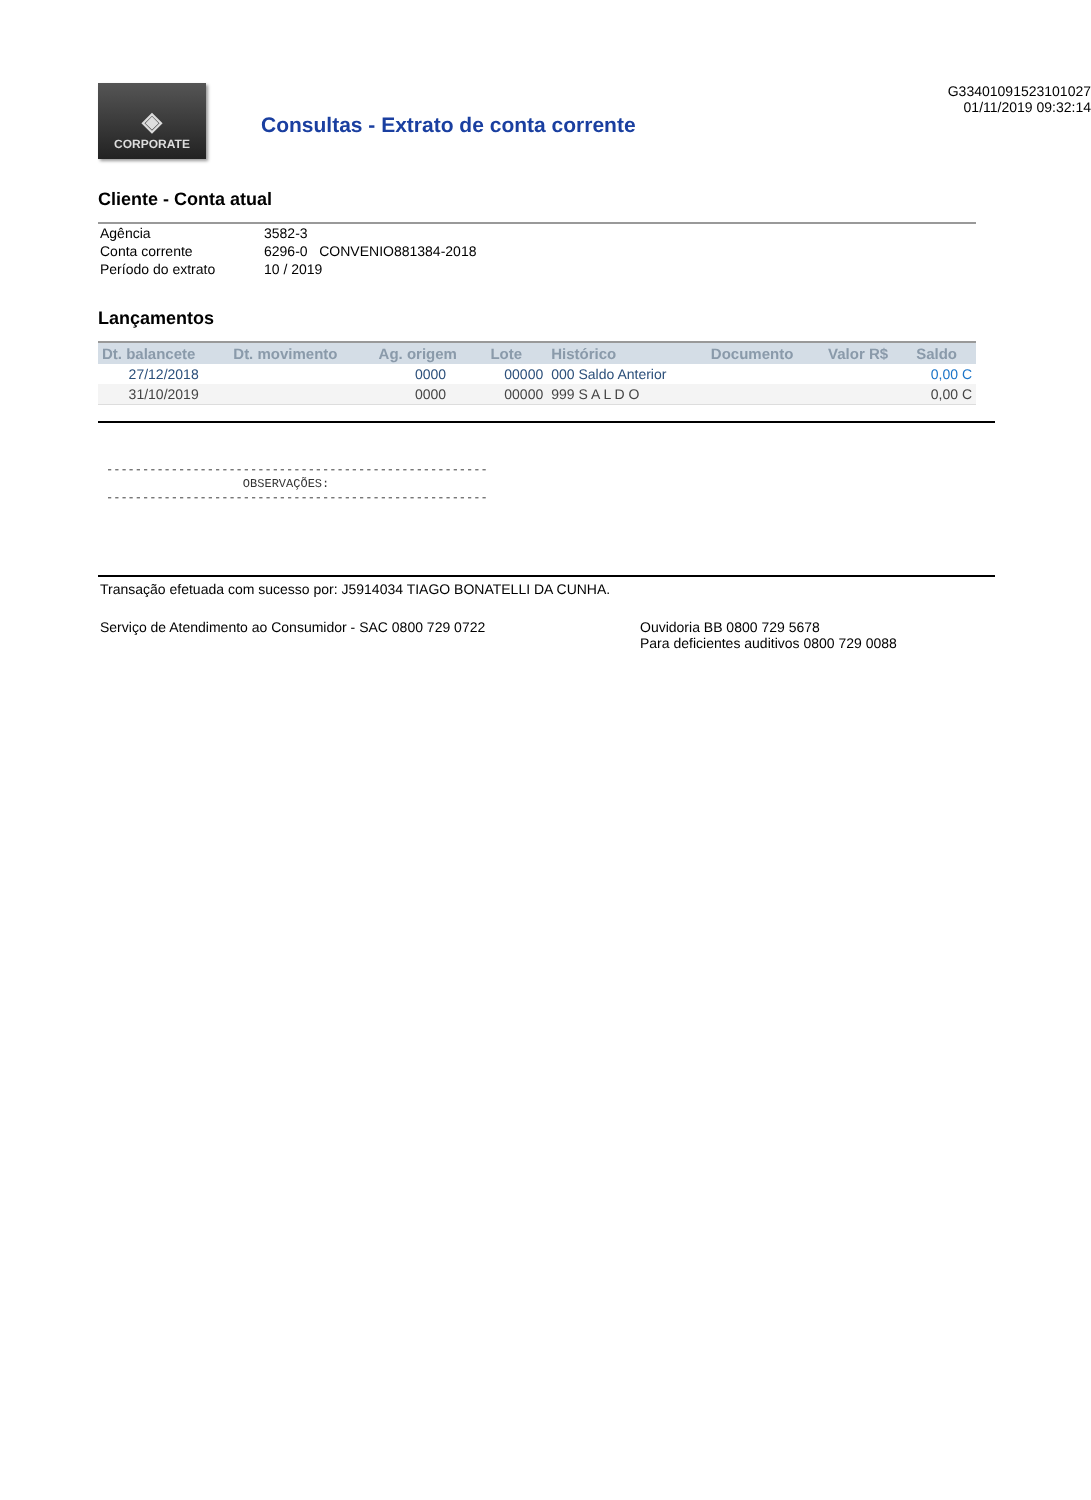◈
CORPORATE
Consultas - Extrato de conta corrente
G33401091523101027
01/11/2019 09:32:14
Cliente - Conta atual
| Agência | 3582-3 |
| Conta corrente | 6296-0 CONVENIO881384-2018 |
| Período do extrato | 10 / 2019 |
Lançamentos
| Dt. balancete | Dt. movimento | Ag. origem | Lote | Histórico | Documento | Valor R$ | Saldo |
| --- | --- | --- | --- | --- | --- | --- | --- |
| 27/12/2018 | | 0000 | 00000 | 000 Saldo Anterior | | | 0,00 C |
| 31/10/2019 | | 0000 | 00000 | 999 S A L D O | | | 0,00 C |
-----------------------------------------------------
                   OBSERVAÇÕES:
-----------------------------------------------------
Transação efetuada com sucesso por: J5914034 TIAGO BONATELLI DA CUNHA.
Serviço de Atendimento ao Consumidor - SAC 0800 729 0722 Ouvidoria BB 0800 729 5678
Para deficientes auditivos 0800 729 0088